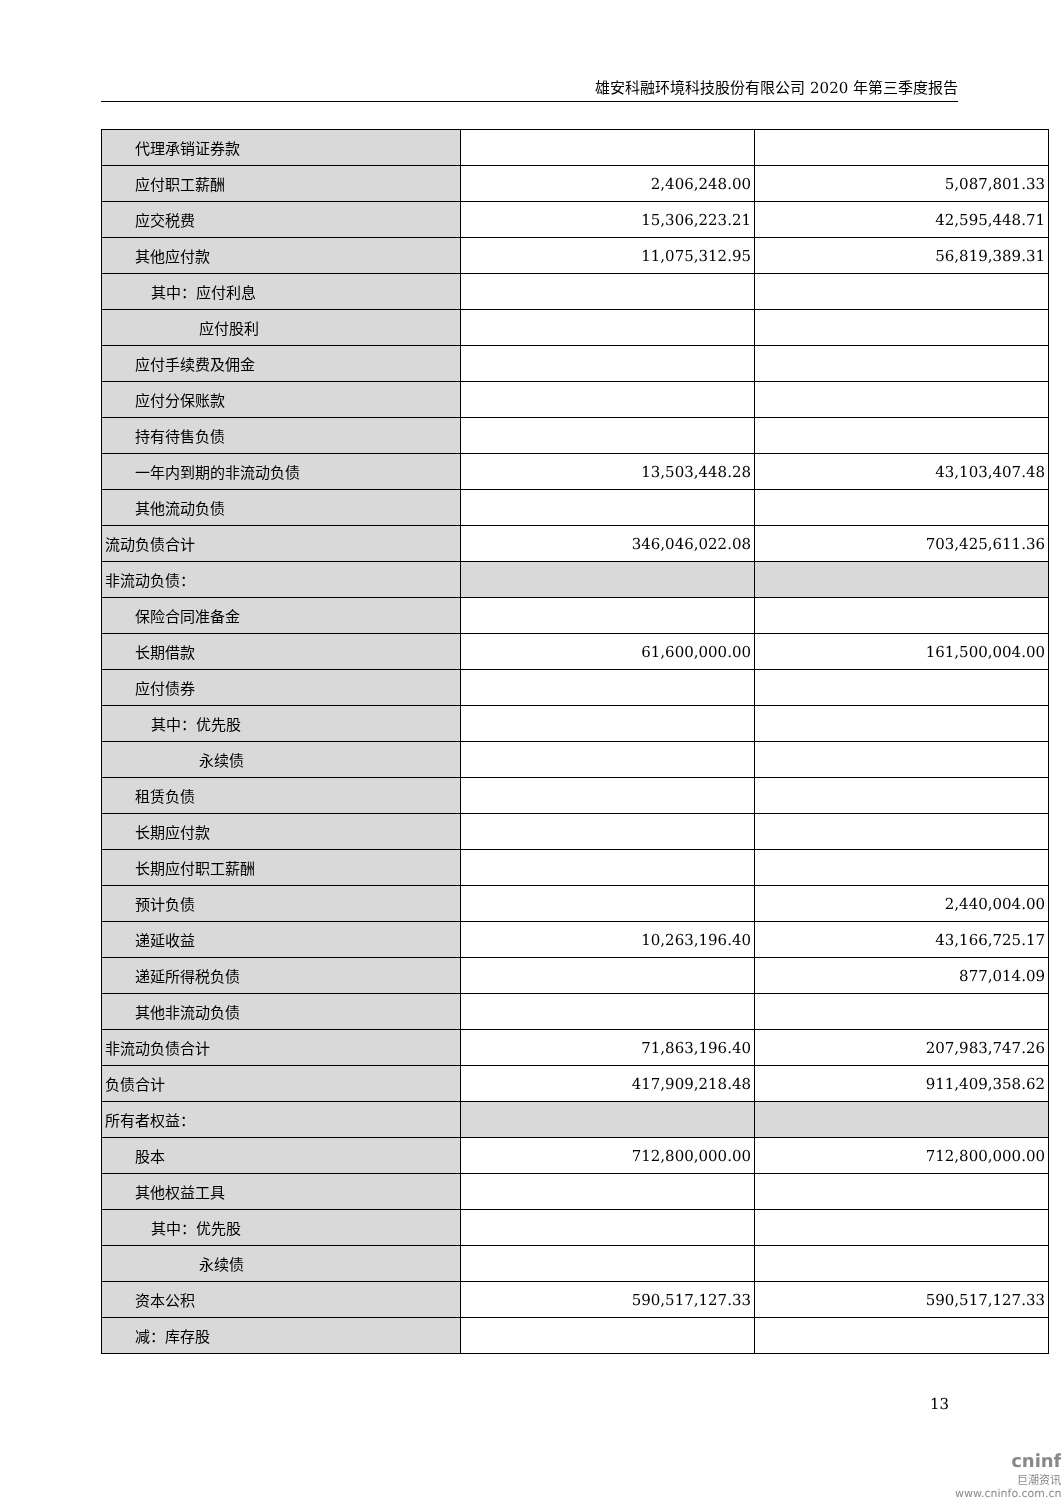雄安科融环境科技股份有限公司 2020 年第三季度报告
| 代理承销证券款 | | |
| 应付职工薪酬 | 2,406,248.00 | 5,087,801.33 |
| 应交税费 | 15,306,223.21 | 42,595,448.71 |
| 其他应付款 | 11,075,312.95 | 56,819,389.31 |
| 其中：应付利息 | | |
| 应付股利 | | |
| 应付手续费及佣金 | | |
| 应付分保账款 | | |
| 持有待售负债 | | |
| 一年内到期的非流动负债 | 13,503,448.28 | 43,103,407.48 |
| 其他流动负债 | | |
| 流动负债合计 | 346,046,022.08 | 703,425,611.36 |
| 非流动负债： | | |
| 保险合同准备金 | | |
| 长期借款 | 61,600,000.00 | 161,500,004.00 |
| 应付债券 | | |
| 其中：优先股 | | |
| 永续债 | | |
| 租赁负债 | | |
| 长期应付款 | | |
| 长期应付职工薪酬 | | |
| 预计负债 | | 2,440,004.00 |
| 递延收益 | 10,263,196.40 | 43,166,725.17 |
| 递延所得税负债 | | 877,014.09 |
| 其他非流动负债 | | |
| 非流动负债合计 | 71,863,196.40 | 207,983,747.26 |
| 负债合计 | 417,909,218.48 | 911,409,358.62 |
| 所有者权益： | | |
| 股本 | 712,800,000.00 | 712,800,000.00 |
| 其他权益工具 | | |
| 其中：优先股 | | |
| 永续债 | | |
| 资本公积 | 590,517,127.33 | 590,517,127.33 |
| 减：库存股 | | |
13
cninf
巨潮资讯
www.cninfo.com.cn